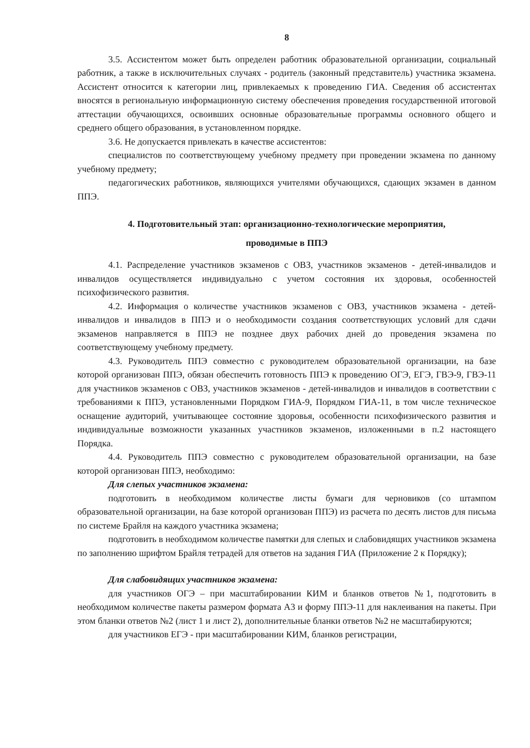8
3.5. Ассистентом может быть определен работник образовательной организации, социальный работник, а также в исключительных случаях - родитель (законный представитель) участника экзамена. Ассистент относится к категории лиц, привлекаемых к проведению ГИА. Сведения об ассистентах вносятся в региональную информационную систему обеспечения проведения государственной итоговой аттестации обучающихся, освоивших основные образовательные программы основного общего и среднего общего образования, в установленном порядке.
3.6. Не допускается привлекать в качестве ассистентов:
специалистов по соответствующему учебному предмету при проведении экзамена по данному учебному предмету;
педагогических работников, являющихся учителями обучающихся, сдающих экзамен в данном ППЭ.
4. Подготовительный этап: организационно-технологические мероприятия,
проводимые в ППЭ
4.1. Распределение участников экзаменов с ОВЗ, участников экзаменов - детей-инвалидов и инвалидов осуществляется индивидуально с учетом состояния их здоровья, особенностей психофизического развития.
4.2. Информация о количестве участников экзаменов с ОВЗ, участников экзамена - детей-инвалидов и инвалидов в ППЭ и о необходимости создания соответствующих условий для сдачи экзаменов направляется в ППЭ не позднее двух рабочих дней до проведения экзамена по соответствующему учебному предмету.
4.3. Руководитель ППЭ совместно с руководителем образовательной организации, на базе которой организован ППЭ, обязан обеспечить готовность ППЭ к проведению ОГЭ, ЕГЭ, ГВЭ-9, ГВЭ-11 для участников экзаменов с ОВЗ, участников экзаменов - детей-инвалидов и инвалидов в соответствии с требованиями к ППЭ, установленными Порядком ГИА-9, Порядком ГИА-11, в том числе техническое оснащение аудиторий, учитывающее состояние здоровья, особенности психофизического развития и индивидуальные возможности указанных участников экзаменов, изложенными в п.2 настоящего Порядка.
4.4. Руководитель ППЭ совместно с руководителем образовательной организации, на базе которой организован ППЭ, необходимо:
Для слепых участников экзамена:
подготовить в необходимом количестве листы бумаги для черновиков (со штампом образовательной организации, на базе которой организован ППЭ) из расчета по десять листов для письма по системе Брайля на каждого участника экзамена;
подготовить в необходимом количестве памятки для слепых и слабовидящих участников экзамена по заполнению шрифтом Брайля тетрадей для ответов на задания ГИА (Приложение 2 к Порядку);
Для слабовидящих участников экзамена:
для участников ОГЭ – при масштабировании КИМ и бланков ответов №1, подготовить в необходимом количестве пакеты размером формата А3 и форму ППЭ-11 для наклеивания на пакеты. При этом бланки ответов №2 (лист 1 и лист 2), дополнительные бланки ответов №2 не масштабируются;
для участников ЕГЭ - при масштабировании КИМ, бланков регистрации,